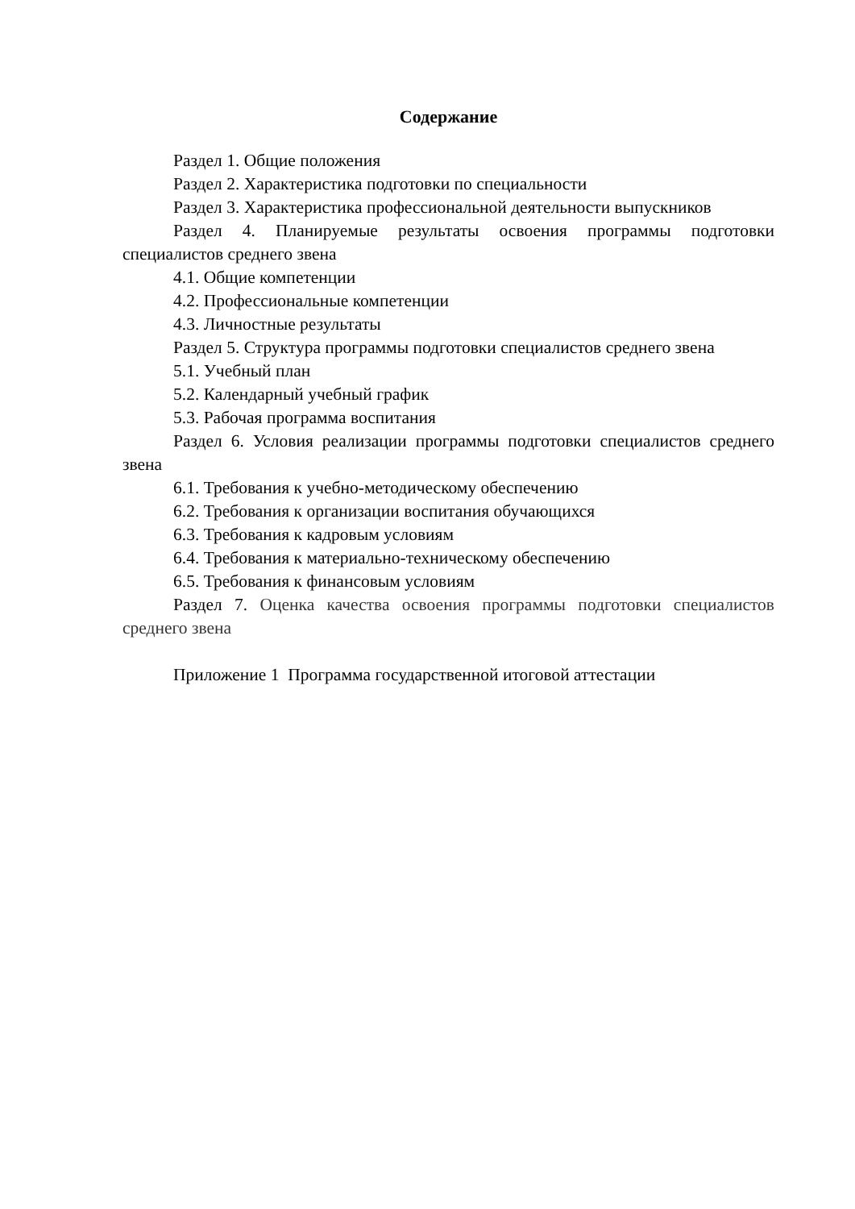Содержание
Раздел 1. Общие положения
Раздел 2. Характеристика подготовки по специальности
Раздел 3. Характеристика профессиональной деятельности выпускников
Раздел 4. Планируемые результаты освоения программы подготовки специалистов среднего звена
4.1. Общие компетенции
4.2. Профессиональные компетенции
4.3. Личностные результаты
Раздел 5. Структура программы подготовки специалистов среднего звена
5.1. Учебный план
5.2. Календарный учебный график
5.3. Рабочая программа воспитания
Раздел 6. Условия реализации программы подготовки специалистов среднего звена
6.1. Требования к учебно-методическому обеспечению
6.2. Требования к организации воспитания обучающихся
6.3. Требования к кадровым условиям
6.4. Требования к материально-техническому обеспечению
6.5. Требования к финансовым условиям
Раздел 7. Оценка качества освоения программы подготовки специалистов среднего звена
Приложение 1 Программа государственной итоговой аттестации